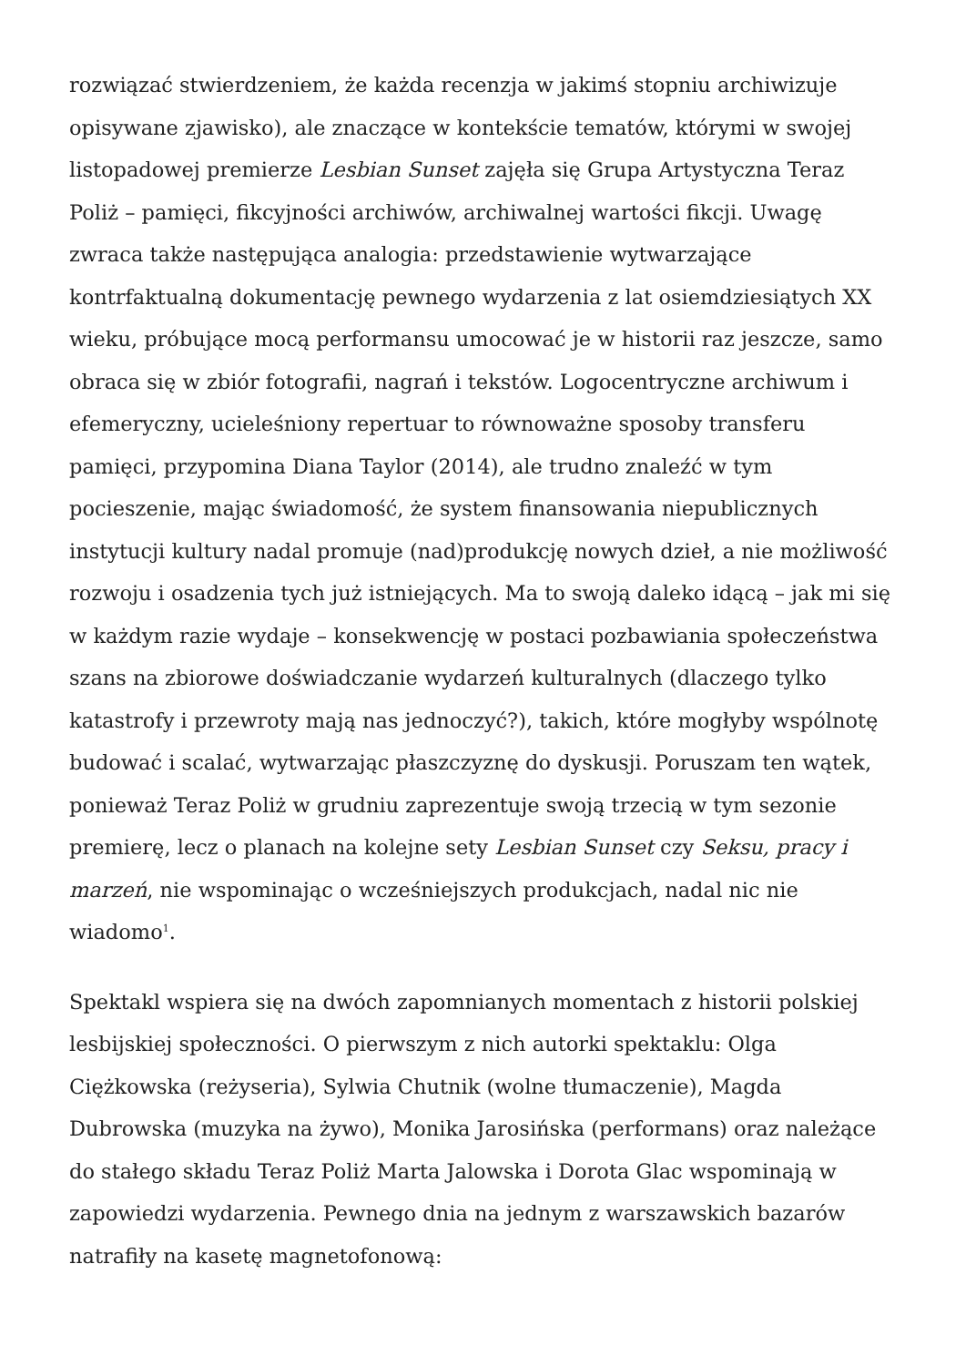rozwiązać stwierdzeniem, że każda recenzja w jakimś stopniu archiwizuje opisywane zjawisko), ale znaczące w kontekście tematów, którymi w swojej listopadowej premierze Lesbian Sunset zajęła się Grupa Artystyczna Teraz Poliż – pamięci, fikcyjności archiwów, archiwalnej wartości fikcji. Uwagę zwraca także następująca analogia: przedstawienie wytwarzające kontrfaktualną dokumentację pewnego wydarzenia z lat osiemdziesiątych XX wieku, próbujące mocą performansu umocować je w historii raz jeszcze, samo obraca się w zbiór fotografii, nagrań i tekstów. Logocentryczne archiwum i efemeryczny, ucieleśniony repertuar to równoważne sposoby transferu pamięci, przypomina Diana Taylor (2014), ale trudno znaleźć w tym pocieszenie, mając świadomość, że system finansowania niepublicznych instytucji kultury nadal promuje (nad)produkcję nowych dzieł, a nie możliwość rozwoju i osadzenia tych już istniejących. Ma to swoją daleko idącą – jak mi się w każdym razie wydaje – konsekwencję w postaci pozbawiania społeczeństwa szans na zbiorowe doświadczanie wydarzeń kulturalnych (dlaczego tylko katastrofy i przewroty mają nas jednoczyć?), takich, które mogłyby wspólnotę budować i scalać, wytwarzając płaszczyznę do dyskusji. Poruszam ten wątek, ponieważ Teraz Poliż w grudniu zaprezentuje swoją trzecią w tym sezonie premierę, lecz o planach na kolejne sety Lesbian Sunset czy Seksu, pracy i marzeń, nie wspominając o wcześniejszych produkcjach, nadal nic nie wiadomo<sup>1</sup>.
Spektakl wspiera się na dwóch zapomnianych momentach z historii polskiej lesbijskiej społeczności. O pierwszym z nich autorki spektaklu: Olga Ciężkowska (reżyseria), Sylwia Chutnik (wolne tłumaczenie), Magda Dubrowska (muzyka na żywo), Monika Jarosińska (performans) oraz należące do stałego składu Teraz Poliż Marta Jalowska i Dorota Glac wspominają w zapowiedzi wydarzenia. Pewnego dnia na jednym z warszawskich bazarów natrafiły na kasetę magnetofonową: